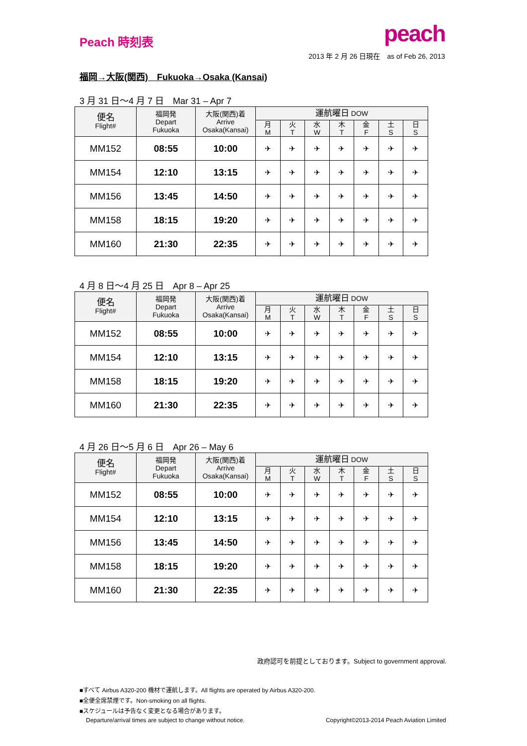Peach 時刻表
peach
2013 年 2 月 26 日現在　as of Feb 26, 2013
福岡→大阪(関西)　Fukuoka→Osaka (Kansai)
3 月 31 日〜4 月 7 日　Mar 31 – Apr 7
| 便名 Flight# | 福岡発 Depart Fukuoka | 大阪(関西)着 Arrive Osaka(Kansai) | 運航曜日 DOW | | | | | | |
| --- | --- | --- | --- | --- | --- | --- | --- | --- | --- |
| | | | 月 M | 火 T | 水 W | 木 T | 金 F | 土 S | 日 S |
| MM152 | 08:55 | 10:00 | ✈ | ✈ | ✈ | ✈ | ✈ | ✈ | ✈ |
| MM154 | 12:10 | 13:15 | ✈ | ✈ | ✈ | ✈ | ✈ | ✈ | ✈ |
| MM156 | 13:45 | 14:50 | ✈ | ✈ | ✈ | ✈ | ✈ | ✈ | ✈ |
| MM158 | 18:15 | 19:20 | ✈ | ✈ | ✈ | ✈ | ✈ | ✈ | ✈ |
| MM160 | 21:30 | 22:35 | ✈ | ✈ | ✈ | ✈ | ✈ | ✈ | ✈ |
4 月 8 日〜4 月 25 日　Apr 8 – Apr 25
| 便名 Flight# | 福岡発 Depart Fukuoka | 大阪(関西)着 Arrive Osaka(Kansai) | 運航曜日 DOW | | | | | | |
| --- | --- | --- | --- | --- | --- | --- | --- | --- | --- |
| | | | 月 M | 火 T | 水 W | 木 T | 金 F | 土 S | 日 S |
| MM152 | 08:55 | 10:00 | ✈ | ✈ | ✈ | ✈ | ✈ | ✈ | ✈ |
| MM154 | 12:10 | 13:15 | ✈ | ✈ | ✈ | ✈ | ✈ | ✈ | ✈ |
| MM158 | 18:15 | 19:20 | ✈ | ✈ | ✈ | ✈ | ✈ | ✈ | ✈ |
| MM160 | 21:30 | 22:35 | ✈ | ✈ | ✈ | ✈ | ✈ | ✈ | ✈ |
4 月 26 日〜5 月 6 日　Apr 26 – May 6
| 便名 Flight# | 福岡発 Depart Fukuoka | 大阪(関西)着 Arrive Osaka(Kansai) | 運航曜日 DOW | | | | | | |
| --- | --- | --- | --- | --- | --- | --- | --- | --- | --- |
| | | | 月 M | 火 T | 水 W | 木 T | 金 F | 土 S | 日 S |
| MM152 | 08:55 | 10:00 | ✈ | ✈ | ✈ | ✈ | ✈ | ✈ | ✈ |
| MM154 | 12:10 | 13:15 | ✈ | ✈ | ✈ | ✈ | ✈ | ✈ | ✈ |
| MM156 | 13:45 | 14:50 | ✈ | ✈ | ✈ | ✈ | ✈ | ✈ | ✈ |
| MM158 | 18:15 | 19:20 | ✈ | ✈ | ✈ | ✈ | ✈ | ✈ | ✈ |
| MM160 | 21:30 | 22:35 | ✈ | ✈ | ✈ | ✈ | ✈ | ✈ | ✈ |
政府認可を前提としております。Subject to government approval.
■すべて Airbus A320-200 機材で運航します。All flights are operated by Airbus A320-200.
■全便全席禁煙です。Non-smoking on all flights.
■スケジュールは予告なく変更となる場合があります。
Departure/arrival times are subject to change without notice. Copyright©2013-2014 Peach Aviation Limited